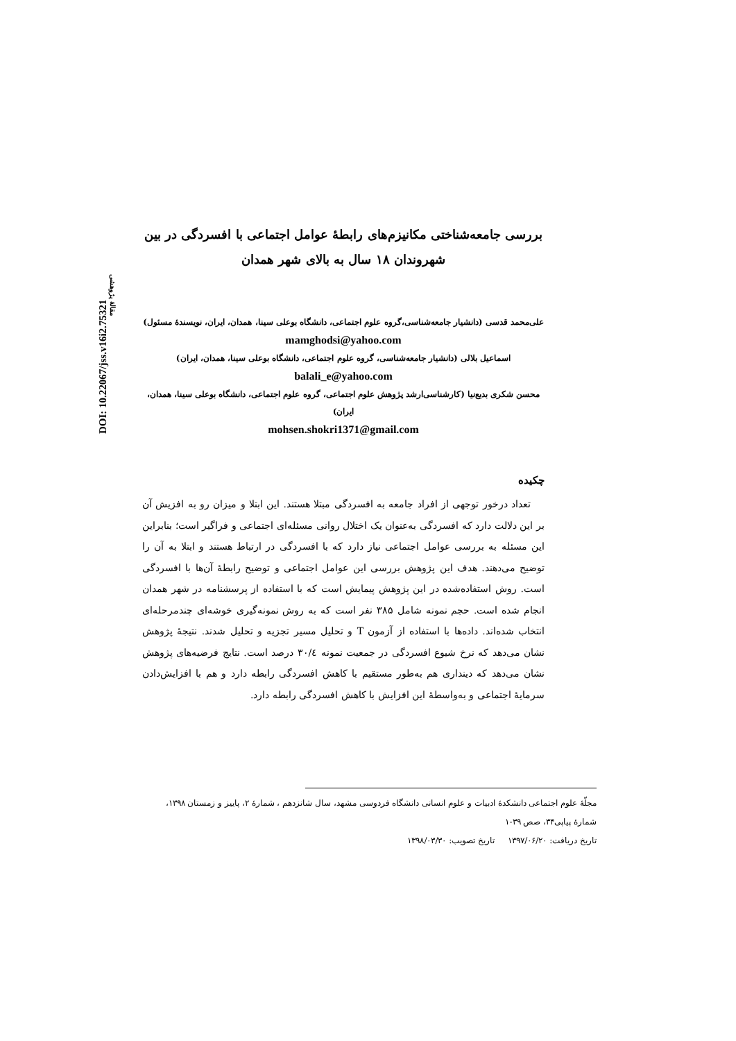DOI: 10.22067/jss.v16i2.75321
مقالهٔ پژوهشی
بررسی جامعه‌شناختی مکانیزم‌های رابطهٔ عوامل اجتماعی با افسردگی در بین شهروندان ۱۸ سال به بالای شهر همدان
علی‌محمد قدسی (دانشیار جامعه‌شناسی،گروه علوم اجتماعی، دانشگاه بوعلی سینا، همدان، ایران، نویسندهٔ مسئول)
mamghodsi@yahoo.com
اسماعیل بلالی (دانشیار جامعه‌شناسی، گروه علوم اجتماعی، دانشگاه بوعلی سینا، همدان، ایران)
balali_e@yahoo.com
محسن شکری بدیع‌نیا (کارشناسی‌ارشد پژوهش علوم اجتماعی، گروه علوم اجتماعی، دانشگاه بوعلی سینا، همدان، ایران)
mohsen.shokri1371@gmail.com
چکیده
تعداد درخور توجهی از افراد جامعه به افسردگی مبتلا هستند. این ابتلا و میزان رو به افزیش آن بر این دلالت دارد که افسردگی به‌عنوان یک اختلال روانی مسئله‌ای اجتماعی و فراگیر است؛ بنابراین این مسئله به بررسی عوامل اجتماعی نیاز دارد که با افسردگی در ارتباط هستند و ابتلا به آن را توضیح می‌دهند. هدف این پژوهش بررسی این عوامل اجتماعی و توضیح رابطهٔ آن‌ها با افسردگی است. روش استفاده‌شده در این پژوهش پیمایش است که با استفاده از پرسشنامه در شهر همدان انجام شده است. حجم نمونه شامل ۳۸۵ نفر است که به روش نمونه‌گیری خوشه‌ای چندمرحله‌ای انتخاب شده‌اند. داده‌ها با استفاده از آزمون T و تحلیل مسیر تجزیه و تحلیل شدند. نتیجهٔ پژوهش نشان می‌دهد که نرخ شیوع افسردگی در جمعیت نمونه ۳۰/٤ درصد است. نتایج فرضیه‌های پژوهش نشان می‌دهد که دینداری هم به‌طور مستقیم با کاهش افسردگی رابطه دارد و هم با افزایش‌دادن سرمایهٔ اجتماعی و به‌واسطهٔ این افزایش با کاهش افسردگی رابطه دارد.
مجلّهٔ علوم اجتماعی دانشکدهٔ ادبیات و علوم انسانی دانشگاه فردوسی مشهد، سال شانزدهم ، شمارهٔ ۲، پاییز و زمستان ۱۳۹۸، شمارهٔ پیاپی۳۴، صص ۳۹-۱
تاریخ دریافت: ۱۳۹۷/۰۶/۲۰ تاریخ تصویب: ۱۳۹۸/۰۳/۳۰